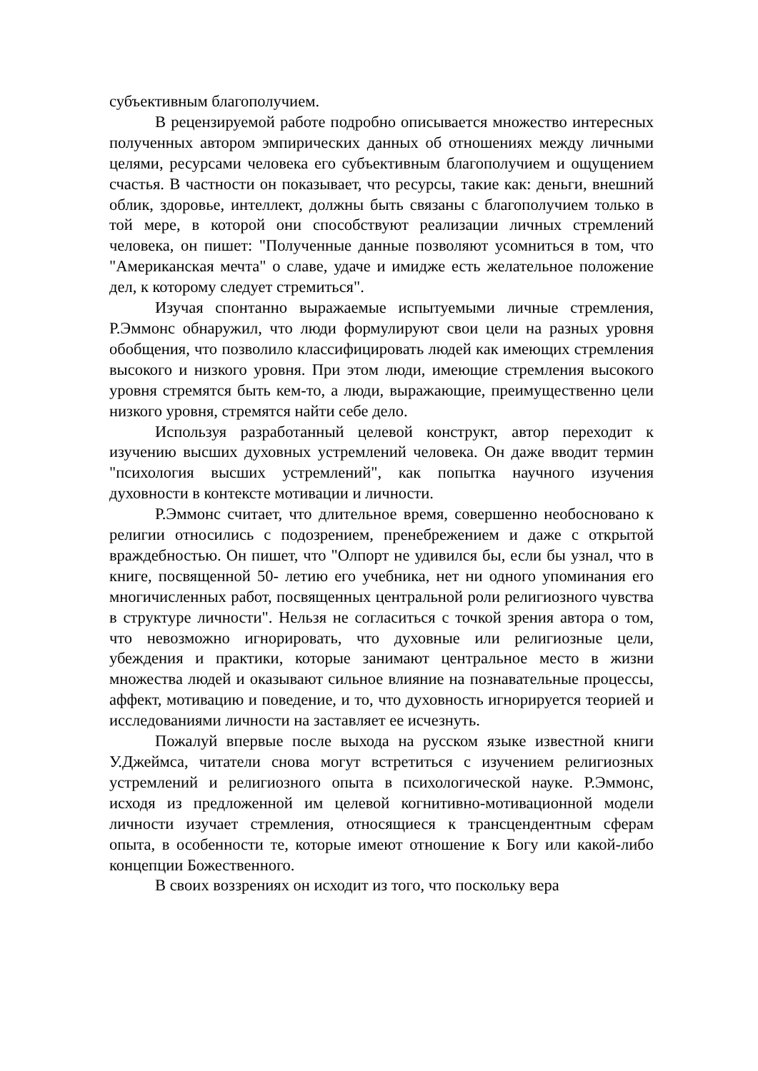субъективным благополучием.
В рецензируемой работе подробно описывается множество интересных полученных автором эмпирических данных об отношениях между личными целями, ресурсами человека его субъективным благополучием и ощущением счастья. В частности он показывает, что ресурсы, такие как: деньги, внешний облик, здоровье, интеллект, должны быть связаны с благополучием только в той мере, в которой они способствуют реализации личных стремлений человека, он пишет: "Полученные данные позволяют усомниться в том, что "Американская мечта" о славе, удаче и имидже есть желательное положение дел, к которому следует стремиться".
Изучая спонтанно выражаемые испытуемыми личные стремления, Р.Эммонс обнаружил, что люди формулируют свои цели на разных уровня обобщения, что позволило классифицировать людей как имеющих стремления высокого и низкого уровня. При этом люди, имеющие стремления высокого уровня стремятся быть кем-то, а люди, выражающие, преимущественно цели низкого уровня, стремятся найти себе дело.
Используя разработанный целевой конструкт, автор переходит к изучению высших духовных устремлений человека. Он даже вводит термин "психология высших устремлений", как попытка научного изучения духовности в контексте мотивации и личности.
Р.Эммонс считает, что длительное время, совершенно необосновано к религии относились с подозрением, пренебрежением и даже с открытой враждебностью. Он пишет, что "Олпорт не удивился бы, если бы узнал, что в книге, посвященной 50- летию его учебника, нет ни одного упоминания его многичисленных работ, посвященных центральной роли религиозного чувства в структуре личности". Нельзя не согласиться с точкой зрения автора о том, что невозможно игнорировать, что духовные или религиозные цели, убеждения и практики, которые занимают центральное место в жизни множества людей и оказывают сильное влияние на познавательные процессы, аффект, мотивацию и поведение, и то, что духовность игнорируется теорией и исследованиями личности на заставляет ее исчезнуть.
Пожалуй впервые после выхода на русском языке известной книги У.Джеймса, читатели снова могут встретиться с изучением религиозных устремлений и религиозного опыта в психологической науке. Р.Эммонс, исходя из предложенной им целевой когнитивно-мотивационной модели личности изучает стремления, относящиеся к трансцендентным сферам опыта, в особенности те, которые имеют отношение к Богу или какой-либо концепции Божественного.
В своих воззрениях он исходит из того, что поскольку вера